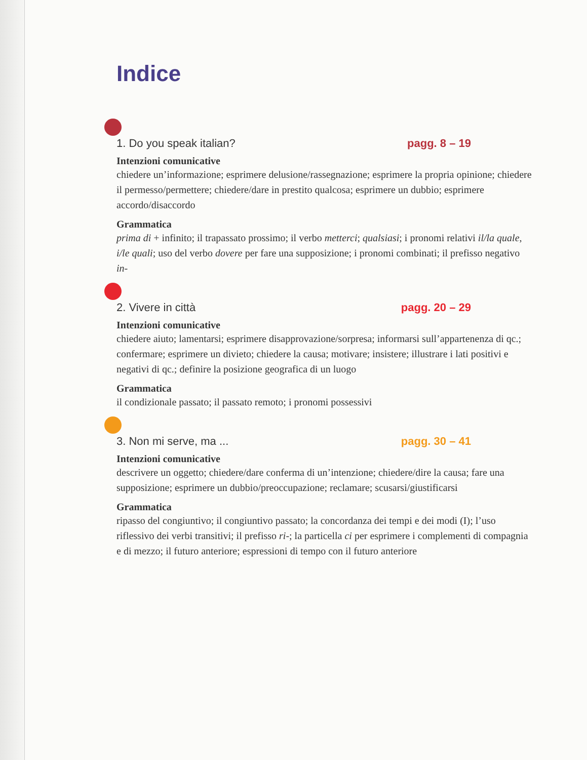Indice
1. Do you speak italian? pagg. 8 – 19
Intenzioni comunicative
chiedere un’informazione; esprimere delusione/rassegnazione; esprimere la propria opinione; chiedere il permesso/permettere; chiedere/dare in prestito qualcosa; esprimere un dubbio; esprimere accordo/disaccordo
Grammatica
prima di + infinito; il trapassato prossimo; il verbo metterci; qualsiasi; i pronomi relativi il/la quale, i/le quali; uso del verbo dovere per fare una supposizione; i pronomi combinati; il prefisso negativo in-
2. Vivere in città pagg. 20 – 29
Intenzioni comunicative
chiedere aiuto; lamentarsi; esprimere disapprovazione/sorpresa; informarsi sull’appartenenza di qc.; confermare; esprimere un divieto; chiedere la causa; motivare; insistere; illustrare i lati positivi e negativi di qc.; definire la posizione geografica di un luogo
Grammatica
il condizionale passato; il passato remoto; i pronomi possessivi
3. Non mi serve, ma ... pagg. 30 – 41
Intenzioni comunicative
descrivere un oggetto; chiedere/dare conferma di un’intenzione; chiedere/dire la causa; fare una supposizione; esprimere un dubbio/preoccupazione; reclamare; scusarsi/giustificarsi
Grammatica
ripasso del congiuntivo; il congiuntivo passato; la concordanza dei tempi e dei modi (I); l’uso riflessivo dei verbi transitivi; il prefisso ri-; la particella ci per esprimere i complementi di compagnia e di mezzo; il futuro anteriore; espressioni di tempo con il futuro anteriore